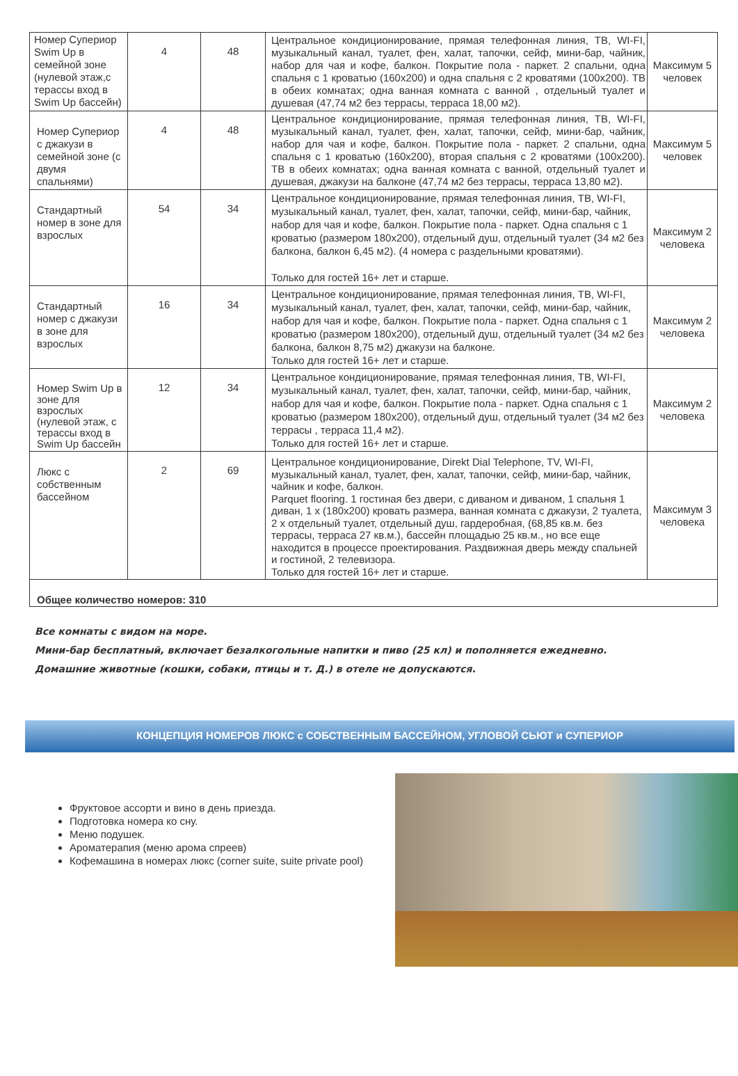| Номер Супериор Swim Up в семейной зоне (нулевой этаж,с терассы вход в Swim Up бассейн) | 4 | 48 | Центральное кондиционирование, прямая телефонная линия, ТВ, WI-FI, музыкальный канал, туалет, фен, халат, тапочки, сейф, мини-бар, чайник, набор для чая и кофе, балкон. Покрытие пола - паркет. 2 спальни, одна спальня с 1 кроватью (160x200) и одна спальня с 2 кроватями (100x200). ТВ в обеих комнатах; одна ванная комната с ванной , отдельный туалет и душевая (47,74 м2 без террасы, терраса 18,00 м2). | Максимум 5 человек |
| Номер Супериор с джакузи в семейной зоне (с двумя спальнями) | 4 | 48 | Центральное кондиционирование, прямая телефонная линия, ТВ, WI-FI, музыкальный канал, туалет, фен, халат, тапочки, сейф, мини-бар, чайник, набор для чая и кофе, балкон. Покрытие пола - паркет. 2 спальни, одна спальня с 1 кроватью (160x200), вторая спальня с 2 кроватями (100x200). ТВ в обеих комнатах; одна ванная комната с ванной, отдельный туалет и душевая, джакузи на балконе (47,74 м2 без террасы, терраса 13,80 м2). | Максимум 5 человек |
| Стандартный номер в зоне для взрослых | 54 | 34 | Центральное кондиционирование, прямая телефонная линия, ТВ, WI-FI, музыкальный канал, туалет, фен, халат, тапочки, сейф, мини-бар, чайник, набор для чая и кофе, балкон. Покрытие пола - паркет. Одна спальня с 1 кроватью (размером 180x200), отдельный душ, отдельный туалет (34 м2 без балкона, балкон 6,45 м2). (4 номера с раздельными кроватями). Только для гостей 16+ лет и старше. | Максимум 2 человека |
| Стандартный номер с джакузи в зоне для взрослых | 16 | 34 | Центральное кондиционирование, прямая телефонная линия, ТВ, WI-FI, музыкальный канал, туалет, фен, халат, тапочки, сейф, мини-бар, чайник, набор для чая и кофе, балкон. Покрытие пола - паркет. Одна спальня с 1 кроватью (размером 180x200), отдельный душ, отдельный туалет (34 м2 без балкона, балкон 8,75 м2) джакузи на балконе. Только для гостей 16+ лет и старше. | Максимум 2 человека |
| Номер Swim Up в зоне для взрослых (нулевой этаж, с терассы вход в Swim Up бассейн | 12 | 34 | Центральное кондиционирование, прямая телефонная линия, ТВ, WI-FI, музыкальный канал, туалет, фен, халат, тапочки, сейф, мини-бар, чайник, набор для чая и кофе, балкон. Покрытие пола - паркет. Одна спальня с 1 кроватью (размером 180x200), отдельный душ, отдельный туалет (34 м2 без террасы , терраса 11,4 м2). Только для гостей 16+ лет и старше. | Максимум 2 человека |
| Люкс с собственным бассейном | 2 | 69 | Центральное кондиционирование, Direkt Dial Telephone, TV, WI-FI, музыкальный канал, туалет, фен, халат, тапочки, сейф, мини-бар, чайник, чайник и кофе, балкон. Parquet flooring. 1 гостиная без двери, с диваном и диваном, 1 спальня 1 диван, 1 x (180x200) кровать размера, ванная комната с джакузи, 2 туалета, 2 x отдельный туалет, отдельный душ, гардеробная, (68,85 кв.м. без террасы, терраса 27 кв.м.), бассейн площадью 25 кв.м., но все еще находится в процессе проектирования. Раздвижная дверь между спальней и гостиной, 2 телевизора. Только для гостей 16+ лет и старше. | Максимум 3 человека |
| Общее количество номеров: 310 | | | | |
Все комнаты с видом на море.
Мини-бар бесплатный, включает безалкогольные напитки и пиво (25 кл) и пополняется ежедневно.
Домашние животные (кошки, собаки, птицы и т. Д.) в отеле не допускаются.
КОНЦЕПЦИЯ НОМЕРОВ ЛЮКС с СОБСТВЕННЫМ БАССЕЙНОМ, УГЛОВОЙ СЬЮТ и СУПЕРИОР
Фруктовое ассорти и вино в день приезда.
Подготовка номера ко сну.
Меню подушек.
Ароматерапия (меню арома спреев)
Кофемашина в номерах люкс (corner suite, suite private pool)